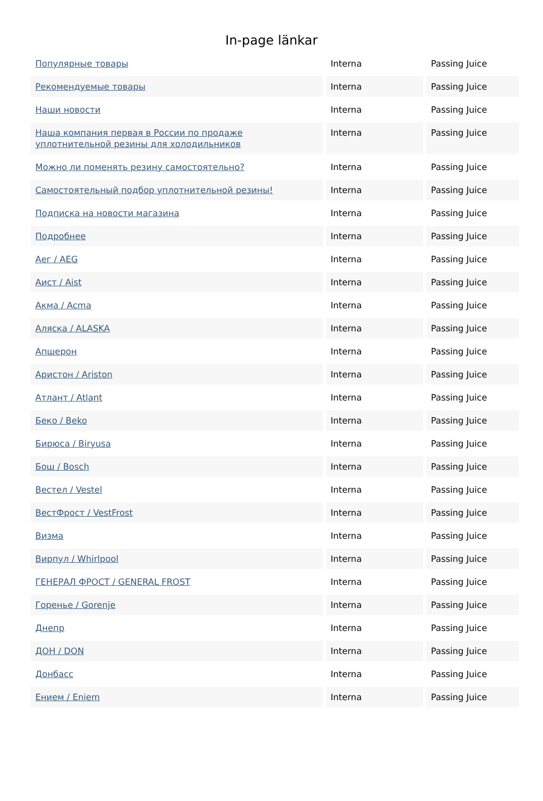In-page länkar
| Популярные товары | Interna | Passing Juice |
| Рекомендуемые товары | Interna | Passing Juice |
| Наши новости | Interna | Passing Juice |
| Наша компания первая в России по продаже уплотнительной резины для холодильников | Interna | Passing Juice |
| Можно ли поменять резину самостоятельно? | Interna | Passing Juice |
| Самостоятельный подбор уплотнительной резины! | Interna | Passing Juice |
| Подписка на новости магазина | Interna | Passing Juice |
| Подробнее | Interna | Passing Juice |
| Аег / AEG | Interna | Passing Juice |
| Аист / Aist | Interna | Passing Juice |
| Акма / Acma | Interna | Passing Juice |
| Аляска / ALASKA | Interna | Passing Juice |
| Апшерон | Interna | Passing Juice |
| Аристон / Ariston | Interna | Passing Juice |
| Атлант / Atlant | Interna | Passing Juice |
| Беко / Beko | Interna | Passing Juice |
| Бирюса / Biryusa | Interna | Passing Juice |
| Бош / Bosch | Interna | Passing Juice |
| Вестел / Vestel | Interna | Passing Juice |
| ВестФрост / VestFrost | Interna | Passing Juice |
| Визма | Interna | Passing Juice |
| Вирпул / Whirlpool | Interna | Passing Juice |
| ГЕНЕРАЛ ФРОСТ / GENERAL FROST | Interna | Passing Juice |
| Горенье / Gorenje | Interna | Passing Juice |
| Днепр | Interna | Passing Juice |
| ДОН / DON | Interna | Passing Juice |
| Донбасс | Interna | Passing Juice |
| Ением / Eniem | Interna | Passing Juice |